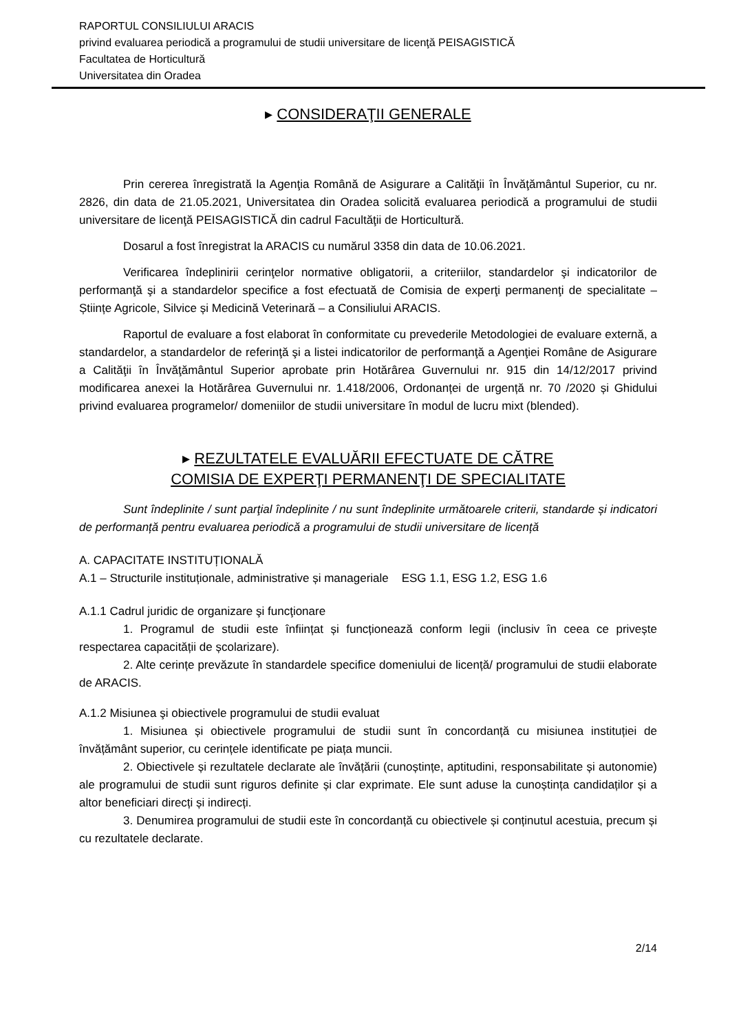RAPORTUL CONSILIULUI ARACIS
privind evaluarea periodică a programului de studii universitare de licenţă PEISAGISTICĂ
Facultatea de Horticultură
Universitatea din Oradea
▸ CONSIDERAŢII GENERALE
Prin cererea înregistrată la Agenţia Română de Asigurare a Calităţii în Învăţământul Superior, cu nr. 2826, din data de 21.05.2021, Universitatea din Oradea solicită evaluarea periodică a programului de studii universitare de licenţă PEISAGISTICĂ din cadrul Facultăţii de Horticultură.
Dosarul a fost înregistrat la ARACIS cu numărul 3358 din data de 10.06.2021.
Verificarea îndeplinirii cerinţelor normative obligatorii, a criteriilor, standardelor şi indicatorilor de performanţă şi a standardelor specifice a fost efectuată de Comisia de experţi permanenţi de specialitate – Științe Agricole, Silvice și Medicină Veterinară – a Consiliului ARACIS.
Raportul de evaluare a fost elaborat în conformitate cu prevederile Metodologiei de evaluare externă, a standardelor, a standardelor de referinţă şi a listei indicatorilor de performanţă a Agenţiei Române de Asigurare a Calităţii în Învăţământul Superior aprobate prin Hotărârea Guvernului nr. 915 din 14/12/2017 privind modificarea anexei la Hotărârea Guvernului nr. 1.418/2006, Ordonanței de urgență nr. 70 /2020 și Ghidului privind evaluarea programelor/ domeniilor de studii universitare în modul de lucru mixt (blended).
▸ REZULTATELE EVALUĂRII EFECTUATE DE CĂTRE
COMISIA DE EXPERŢI PERMANENŢI DE SPECIALITATE
Sunt îndeplinite / sunt parţial îndeplinite / nu sunt îndeplinite următoarele criterii, standarde și indicatori de performanță pentru evaluarea periodică a programului de studii universitare de licență
A. CAPACITATE INSTITUȚIONALĂ
A.1 – Structurile instituționale, administrative și manageriale ESG 1.1, ESG 1.2, ESG 1.6
A.1.1 Cadrul juridic de organizare şi funcţionare
1. Programul de studii este înființat și funcționează conform legii (inclusiv în ceea ce privește respectarea capacității de școlarizare).
2. Alte cerințe prevăzute în standardele specifice domeniului de licență/ programului de studii elaborate de ARACIS.
A.1.2 Misiunea şi obiectivele programului de studii evaluat
1. Misiunea și obiectivele programului de studii sunt în concordanță cu misiunea instituției de învățământ superior, cu cerințele identificate pe piața muncii.
2. Obiectivele și rezultatele declarate ale învățării (cunoștințe, aptitudini, responsabilitate și autonomie) ale programului de studii sunt riguros definite și clar exprimate. Ele sunt aduse la cunoștința candidaților și a altor beneficiari direcți și indirecți.
3. Denumirea programului de studii este în concordanță cu obiectivele și conținutul acestuia, precum și cu rezultatele declarate.
2/14